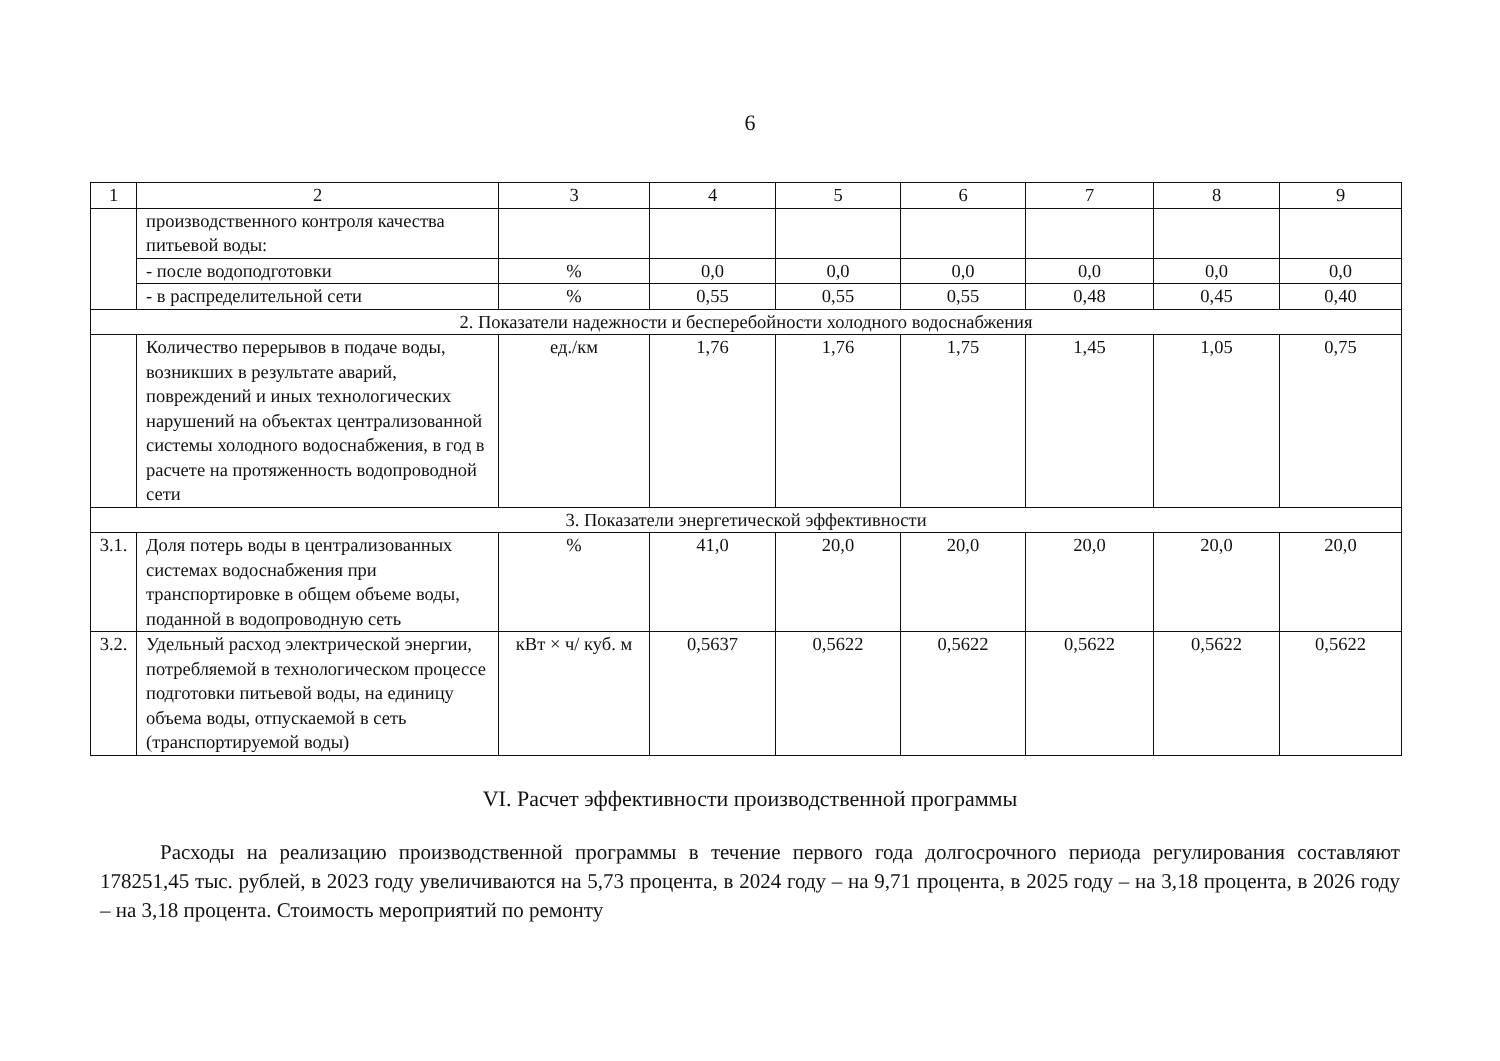6
| 1 | 2 | 3 | 4 | 5 | 6 | 7 | 8 | 9 |
| | производственного контроля качества питьевой воды: | | | | | | | |
| | - после водоподготовки | % | 0,0 | 0,0 | 0,0 | 0,0 | 0,0 | 0,0 |
| | - в распределительной сети | % | 0,55 | 0,55 | 0,55 | 0,48 | 0,45 | 0,40 |
| 2. Показатели надежности и бесперебойности холодного водоснабжения | | | | | | | | |
| | Количество перерывов в подаче воды, возникших в результате аварий, повреждений и иных технологических нарушений на объектах централизованной системы холодного водоснабжения, в год в расчете на протяженность водопроводной сети | ед./км | 1,76 | 1,76 | 1,75 | 1,45 | 1,05 | 0,75 |
| 3. Показатели энергетической эффективности | | | | | | | | |
| 3.1. | Доля потерь воды в централизованных системах водоснабжения при транспортировке в общем объеме воды, поданной в водопроводную сеть | % | 41,0 | 20,0 | 20,0 | 20,0 | 20,0 | 20,0 |
| 3.2. | Удельный расход электрической энергии, потребляемой в технологическом процессе подготовки питьевой воды, на единицу объема воды, отпускаемой в сеть (транспортируемой воды) | кВт × ч/ куб. м | 0,5637 | 0,5622 | 0,5622 | 0,5622 | 0,5622 | 0,5622 |
VI. Расчет эффективности производственной программы
Расходы на реализацию производственной программы в течение первого года долгосрочного периода регулирования составляют 178251,45 тыс. рублей, в 2023 году увеличиваются на 5,73 процента, в 2024 году – на 9,71 процента, в 2025 году – на 3,18 процента, в 2026 году – на 3,18 процента. Стоимость мероприятий по ремонту